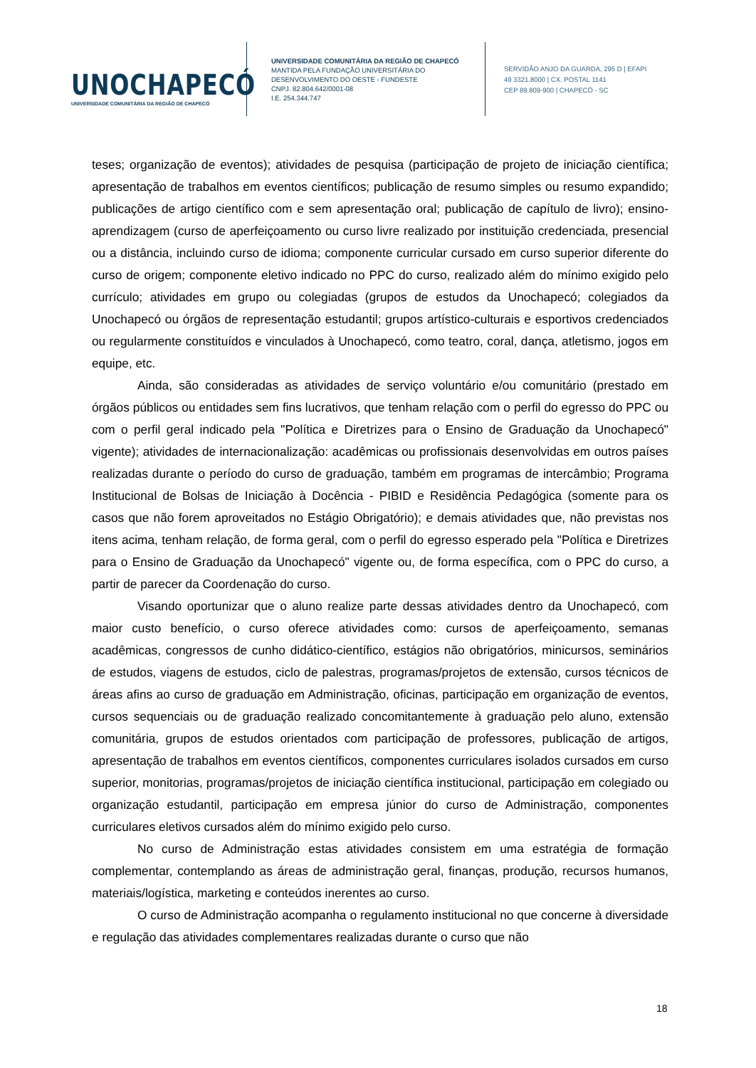UNOCHAPECÓ
UNIVERSIDADE COMUNITÁRIA DA REGIÃO DE CHAPECÓ
UNIVERSIDADE COMUNITÁRIA DA REGIÃO DE CHAPECÓ
MANTIDA PELA FUNDAÇÃO UNIVERSITÁRIA DO
DESENVOLVIMENTO DO OESTE - FUNDESTE
CNPJ. 82.804.642/0001-08
I.E. 254.344.747
SERVIDÃO ANJO DA GUARDA, 295 D | EFAPI
49 3321.8000 | CX. POSTAL 1141
CEP 89.809-900 | CHAPECÓ - SC
teses; organização de eventos); atividades de pesquisa (participação de projeto de iniciação científica; apresentação de trabalhos em eventos científicos; publicação de resumo simples ou resumo expandido; publicações de artigo científico com e sem apresentação oral; publicação de capítulo de livro); ensino-aprendizagem (curso de aperfeiçoamento ou curso livre realizado por instituição credenciada, presencial ou a distância, incluindo curso de idioma; componente curricular cursado em curso superior diferente do curso de origem; componente eletivo indicado no PPC do curso, realizado além do mínimo exigido pelo currículo; atividades em grupo ou colegiadas (grupos de estudos da Unochapecó; colegiados da Unochapecó ou órgãos de representação estudantil; grupos artístico-culturais e esportivos credenciados ou regularmente constituídos e vinculados à Unochapecó, como teatro, coral, dança, atletismo, jogos em equipe, etc.
Ainda, são consideradas as atividades de serviço voluntário e/ou comunitário (prestado em órgãos públicos ou entidades sem fins lucrativos, que tenham relação com o perfil do egresso do PPC ou com o perfil geral indicado pela "Política e Diretrizes para o Ensino de Graduação da Unochapecó" vigente); atividades de internacionalização: acadêmicas ou profissionais desenvolvidas em outros países realizadas durante o período do curso de graduação, também em programas de intercâmbio; Programa Institucional de Bolsas de Iniciação à Docência - PIBID e Residência Pedagógica (somente para os casos que não forem aproveitados no Estágio Obrigatório); e demais atividades que, não previstas nos itens acima, tenham relação, de forma geral, com o perfil do egresso esperado pela "Política e Diretrizes para o Ensino de Graduação da Unochapecó" vigente ou, de forma específica, com o PPC do curso, a partir de parecer da Coordenação do curso.
Visando oportunizar que o aluno realize parte dessas atividades dentro da Unochapecó, com maior custo benefício, o curso oferece atividades como: cursos de aperfeiçoamento, semanas acadêmicas, congressos de cunho didático-científico, estágios não obrigatórios, minicursos, seminários de estudos, viagens de estudos, ciclo de palestras, programas/projetos de extensão, cursos técnicos de áreas afins ao curso de graduação em Administração, oficinas, participação em organização de eventos, cursos sequenciais ou de graduação realizado concomitantemente à graduação pelo aluno, extensão comunitária, grupos de estudos orientados com participação de professores, publicação de artigos, apresentação de trabalhos em eventos científicos, componentes curriculares isolados cursados em curso superior, monitorias, programas/projetos de iniciação científica institucional, participação em colegiado ou organização estudantil, participação em empresa júnior do curso de Administração, componentes curriculares eletivos cursados além do mínimo exigido pelo curso.
No curso de Administração estas atividades consistem em uma estratégia de formação complementar, contemplando as áreas de administração geral, finanças, produção, recursos humanos, materiais/logística, marketing e conteúdos inerentes ao curso.
O curso de Administração acompanha o regulamento institucional no que concerne à diversidade e regulação das atividades complementares realizadas durante o curso que não
18